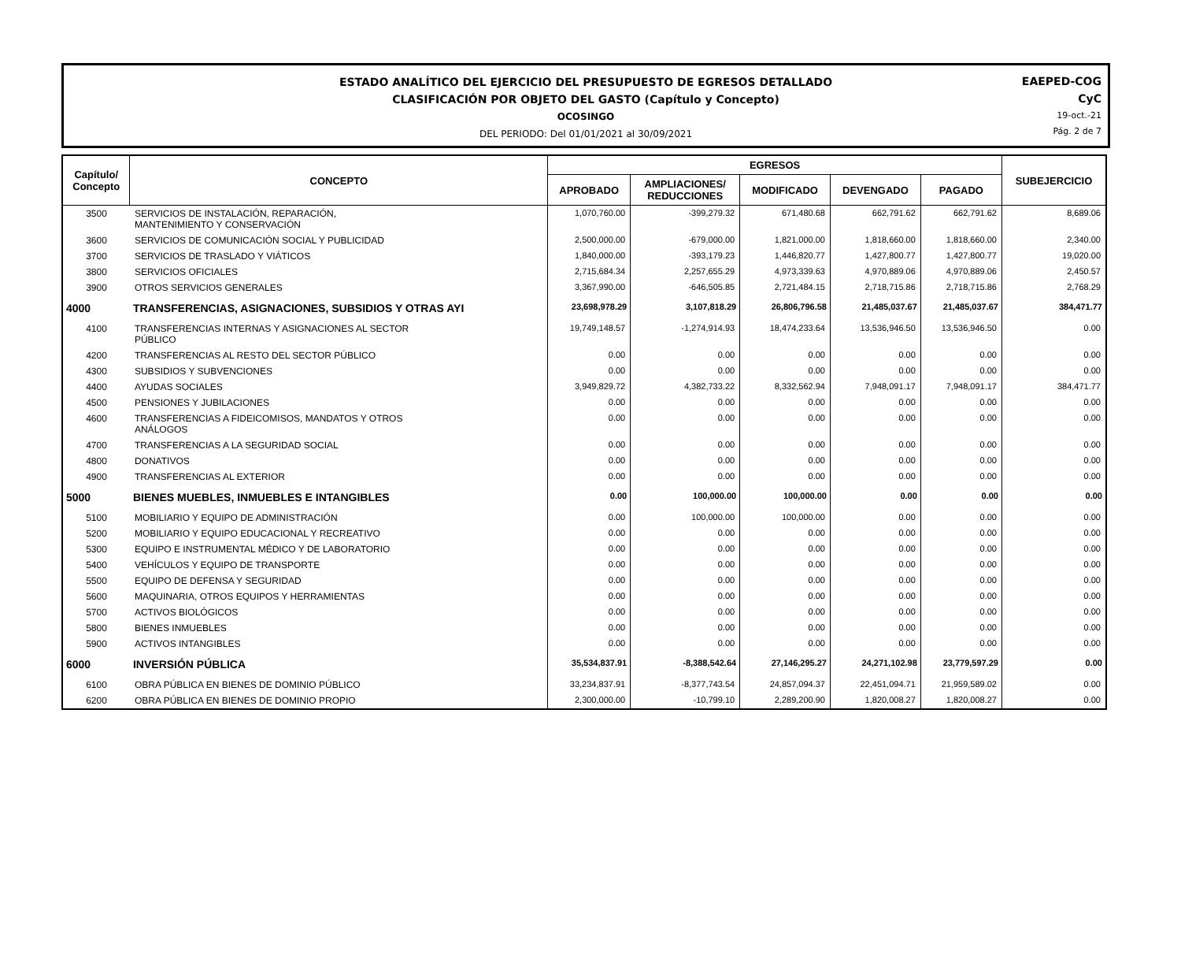ESTADO ANALÍTICO DEL EJERCICIO DEL PRESUPUESTO DE EGRESOS DETALLADO
CLASIFICACIÓN POR OBJETO DEL GASTO (Capítulo y Concepto)
OCOSINGO
DEL PERIODO: Del 01/01/2021 al 30/09/2021
EAEPED-COG
CyC
19-oct.-21
Pág. 2 de 7
| Capítulo/ Concepto | CONCEPTO | EGRESOS | | | | | SUBEJERCICIO |
| --- | --- | --- | --- | --- | --- | --- | --- |
| | | APROBADO | AMPLIACIONES/ REDUCCIONES | MODIFICADO | DEVENGADO | PAGADO | |
| 3500 | SERVICIOS DE INSTALACIÓN, REPARACIÓN, MANTENIMIENTO Y CONSERVACIÓN | 1,070,760.00 | -399,279.32 | 671,480.68 | 662,791.62 | 662,791.62 | 8,689.06 |
| 3600 | SERVICIOS DE COMUNICACIÓN SOCIAL Y PUBLICIDAD | 2,500,000.00 | -679,000.00 | 1,821,000.00 | 1,818,660.00 | 1,818,660.00 | 2,340.00 |
| 3700 | SERVICIOS DE TRASLADO Y VIÁTICOS | 1,840,000.00 | -393,179.23 | 1,446,820.77 | 1,427,800.77 | 1,427,800.77 | 19,020.00 |
| 3800 | SERVICIOS OFICIALES | 2,715,684.34 | 2,257,655.29 | 4,973,339.63 | 4,970,889.06 | 4,970,889.06 | 2,450.57 |
| 3900 | OTROS SERVICIOS GENERALES | 3,367,990.00 | -646,505.85 | 2,721,484.15 | 2,718,715.86 | 2,718,715.86 | 2,768.29 |
| 4000 | TRANSFERENCIAS, ASIGNACIONES, SUBSIDIOS Y OTRAS AYI | 23,698,978.29 | 3,107,818.29 | 26,806,796.58 | 21,485,037.67 | 21,485,037.67 | 384,471.77 |
| 4100 | TRANSFERENCIAS INTERNAS Y ASIGNACIONES AL SECTOR PÚBLICO | 19,749,148.57 | -1,274,914.93 | 18,474,233.64 | 13,536,946.50 | 13,536,946.50 | 0.00 |
| 4200 | TRANSFERENCIAS AL RESTO DEL SECTOR PÚBLICO | 0.00 | 0.00 | 0.00 | 0.00 | 0.00 | 0.00 |
| 4300 | SUBSIDIOS Y SUBVENCIONES | 0.00 | 0.00 | 0.00 | 0.00 | 0.00 | 0.00 |
| 4400 | AYUDAS SOCIALES | 3,949,829.72 | 4,382,733.22 | 8,332,562.94 | 7,948,091.17 | 7,948,091.17 | 384,471.77 |
| 4500 | PENSIONES Y JUBILACIONES | 0.00 | 0.00 | 0.00 | 0.00 | 0.00 | 0.00 |
| 4600 | TRANSFERENCIAS A FIDEICOMISOS, MANDATOS Y OTROS ANÁLOGOS | 0.00 | 0.00 | 0.00 | 0.00 | 0.00 | 0.00 |
| 4700 | TRANSFERENCIAS A LA SEGURIDAD SOCIAL | 0.00 | 0.00 | 0.00 | 0.00 | 0.00 | 0.00 |
| 4800 | DONATIVOS | 0.00 | 0.00 | 0.00 | 0.00 | 0.00 | 0.00 |
| 4900 | TRANSFERENCIAS AL EXTERIOR | 0.00 | 0.00 | 0.00 | 0.00 | 0.00 | 0.00 |
| 5000 | BIENES MUEBLES, INMUEBLES E INTANGIBLES | 0.00 | 100,000.00 | 100,000.00 | 0.00 | 0.00 | 0.00 |
| 5100 | MOBILIARIO Y EQUIPO DE ADMINISTRACIÓN | 0.00 | 100,000.00 | 100,000.00 | 0.00 | 0.00 | 0.00 |
| 5200 | MOBILIARIO Y EQUIPO EDUCACIONAL Y RECREATIVO | 0.00 | 0.00 | 0.00 | 0.00 | 0.00 | 0.00 |
| 5300 | EQUIPO E INSTRUMENTAL MÉDICO Y DE LABORATORIO | 0.00 | 0.00 | 0.00 | 0.00 | 0.00 | 0.00 |
| 5400 | VEHÍCULOS Y EQUIPO DE TRANSPORTE | 0.00 | 0.00 | 0.00 | 0.00 | 0.00 | 0.00 |
| 5500 | EQUIPO DE DEFENSA Y SEGURIDAD | 0.00 | 0.00 | 0.00 | 0.00 | 0.00 | 0.00 |
| 5600 | MAQUINARIA, OTROS EQUIPOS Y HERRAMIENTAS | 0.00 | 0.00 | 0.00 | 0.00 | 0.00 | 0.00 |
| 5700 | ACTIVOS BIOLÓGICOS | 0.00 | 0.00 | 0.00 | 0.00 | 0.00 | 0.00 |
| 5800 | BIENES INMUEBLES | 0.00 | 0.00 | 0.00 | 0.00 | 0.00 | 0.00 |
| 5900 | ACTIVOS INTANGIBLES | 0.00 | 0.00 | 0.00 | 0.00 | 0.00 | 0.00 |
| 6000 | INVERSIÓN PÚBLICA | 35,534,837.91 | -8,388,542.64 | 27,146,295.27 | 24,271,102.98 | 23,779,597.29 | 0.00 |
| 6100 | OBRA PÚBLICA EN BIENES DE DOMINIO PÚBLICO | 33,234,837.91 | -8,377,743.54 | 24,857,094.37 | 22,451,094.71 | 21,959,589.02 | 0.00 |
| 6200 | OBRA PÚBLICA EN BIENES DE DOMINIO PROPIO | 2,300,000.00 | -10,799.10 | 2,289,200.90 | 1,820,008.27 | 1,820,008.27 | 0.00 |